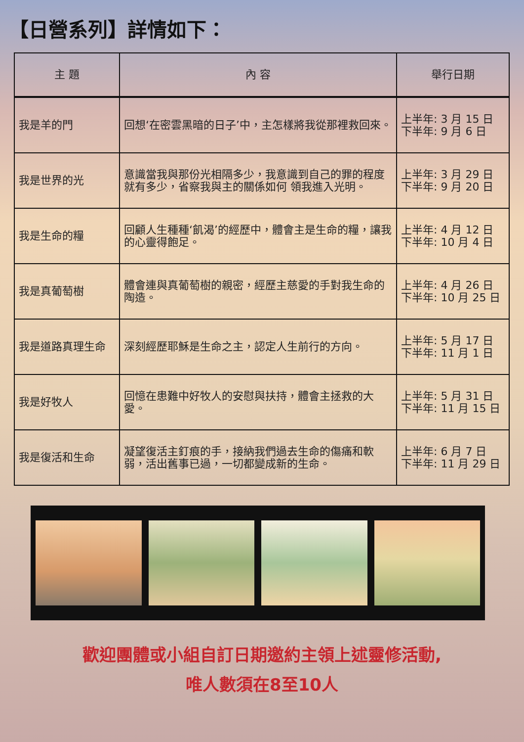【日營系列】詳情如下：
| 主 題 | 內 容 | 舉行日期 |
| --- | --- | --- |
| 我是羊的門 | 回想‘在密雲黑暗的日子’中，主怎樣將我從那裡救回來。 | 上半年: 3 月 15 日 下半年: 9 月 6 日 |
| 我是世界的光 | 意識當我與那份光相隔多少，我意識到自己的罪的程度就有多少，省察我與主的關係如何 領我進入光明。 | 上半年: 3 月 29 日 下半年: 9 月 20 日 |
| 我是生命的糧 | 回顧人生種種‘飢渴’的經歷中，體會主是生命的糧，讓我的心靈得飽足。 | 上半年: 4 月 12 日 下半年: 10 月 4 日 |
| 我是真葡萄樹 | 體會連與真葡萄樹的親密，經歷主慈愛的手對我生命的陶造。 | 上半年: 4 月 26 日 下半年: 10 月 25 日 |
| 我是道路真理生命 | 深刻經歷耶穌是生命之主，認定人生前行的方向。 | 上半年: 5 月 17 日 下半年: 11 月 1 日 |
| 我是好牧人 | 回憶在患難中好牧人的安慰與扶持，體會主拯救的大愛。 | 上半年: 5 月 31 日 下半年: 11 月 15 日 |
| 我是復活和生命 | 凝望復活主釘痕的手，接納我們過去生命的傷痛和軟弱，活出舊事已過，一切都變成新的生命。 | 上半年: 6 月 7 日 下半年: 11 月 29 日 |
歡迎團體或小組自訂日期邀約主領上述靈修活動,
唯人數須在8至10人